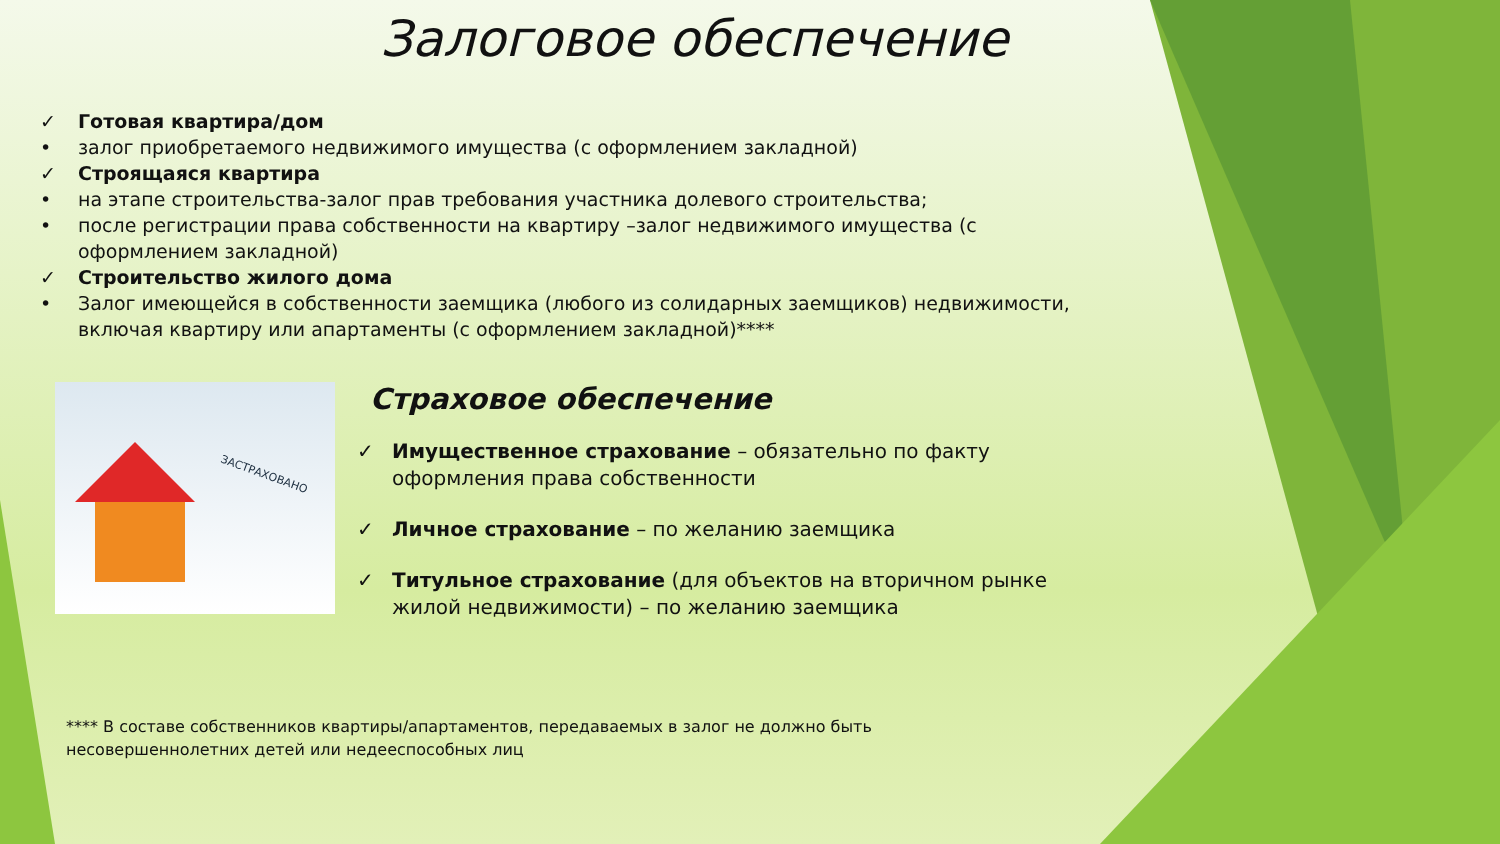Залоговое обеспечение
✓ Готовая квартира/дом
• залог приобретаемого недвижимого имущества (с оформлением закладной)
✓ Строящаяся квартира
• на этапе строительства-залог прав требования участника долевого строительства;
• после регистрации права собственности на квартиру –залог недвижимого имущества (с оформлением закладной)
✓ Строительство жилого дома
• Залог имеющейся в собственности заемщика (любого из солидарных заемщиков) недвижимости, включая квартиру или апартаменты (с оформлением закладной)****
ЗАСТРАХОВАНО
Страховое обеспечение
✓ Имущественное страхование – обязательно по факту оформления права собственности
✓ Личное страхование – по желанию заемщика
✓ Титульное страхование (для объектов на вторичном рынке жилой недвижимости) – по желанию заемщика
**** В составе собственников квартиры/апартаментов, передаваемых в залог не должно быть
несовершеннолетних детей или недееспособных лиц